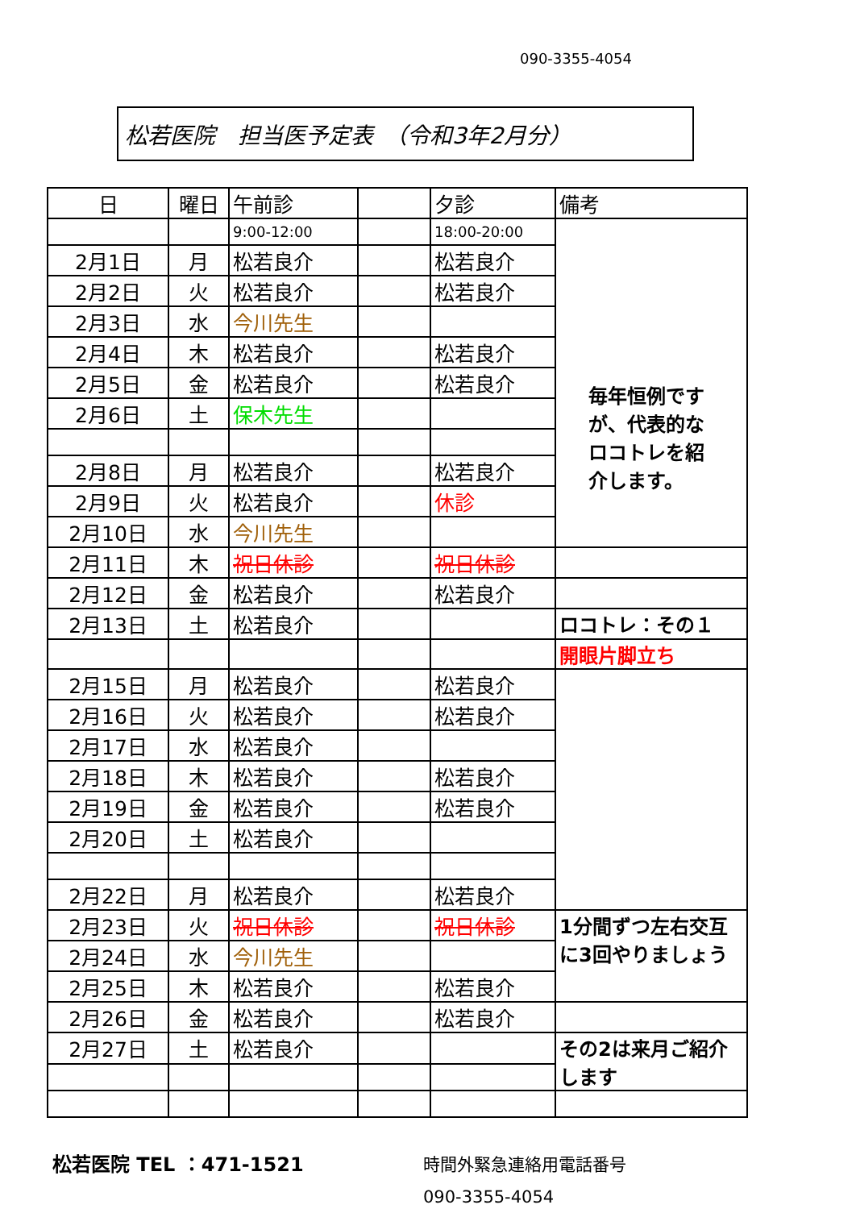090-3355-4054
松若医院　担当医予定表　（令和3年2月分）
| 日 | 曜日 | 午前診 | | 夕診 | 備考 |
| | | 9:00-12:00 | | 18:00-20:00 | 毎年恒例ですが、代表的なロコトレを紹介します。 |
| 2月1日 | 月 | 松若良介 | | 松若良介 | |
| 2月2日 | 火 | 松若良介 | | 松若良介 | |
| 2月3日 | 水 | 今川先生 | | | |
| 2月4日 | 木 | 松若良介 | | 松若良介 | |
| 2月5日 | 金 | 松若良介 | | 松若良介 | |
| 2月6日 | 土 | 保木先生 | | | |
| 2月8日 | 月 | 松若良介 | | 松若良介 | |
| 2月9日 | 火 | 松若良介 | | 休診 | |
| 2月10日 | 水 | 今川先生 | | | |
| 2月11日 | 木 | 祝日休診 | | 祝日休診 | |
| 2月12日 | 金 | 松若良介 | | 松若良介 | |
| 2月13日 | 土 | 松若良介 | | | ロコトレ：その１ |
| | | | | | 開眼片脚立ち |
| 2月15日 | 月 | 松若良介 | | 松若良介 | |
| 2月16日 | 火 | 松若良介 | | 松若良介 | |
| 2月17日 | 水 | 松若良介 | | | |
| 2月18日 | 木 | 松若良介 | | 松若良介 | |
| 2月19日 | 金 | 松若良介 | | 松若良介 | |
| 2月20日 | 土 | 松若良介 | | | |
| 2月22日 | 月 | 松若良介 | | 松若良介 | |
| 2月23日 | 火 | 祝日休診 | | 祝日休診 | 1分間ずつ左右交互に3回やりましょう |
| 2月24日 | 水 | 今川先生 | | | |
| 2月25日 | 木 | 松若良介 | | 松若良介 | |
| 2月26日 | 金 | 松若良介 | | 松若良介 | |
| 2月27日 | 土 | 松若良介 | | | その2は来月ご紹介します |
松若医院 TEL ：471-1521
時間外緊急連絡用電話番号
090-3355-4054